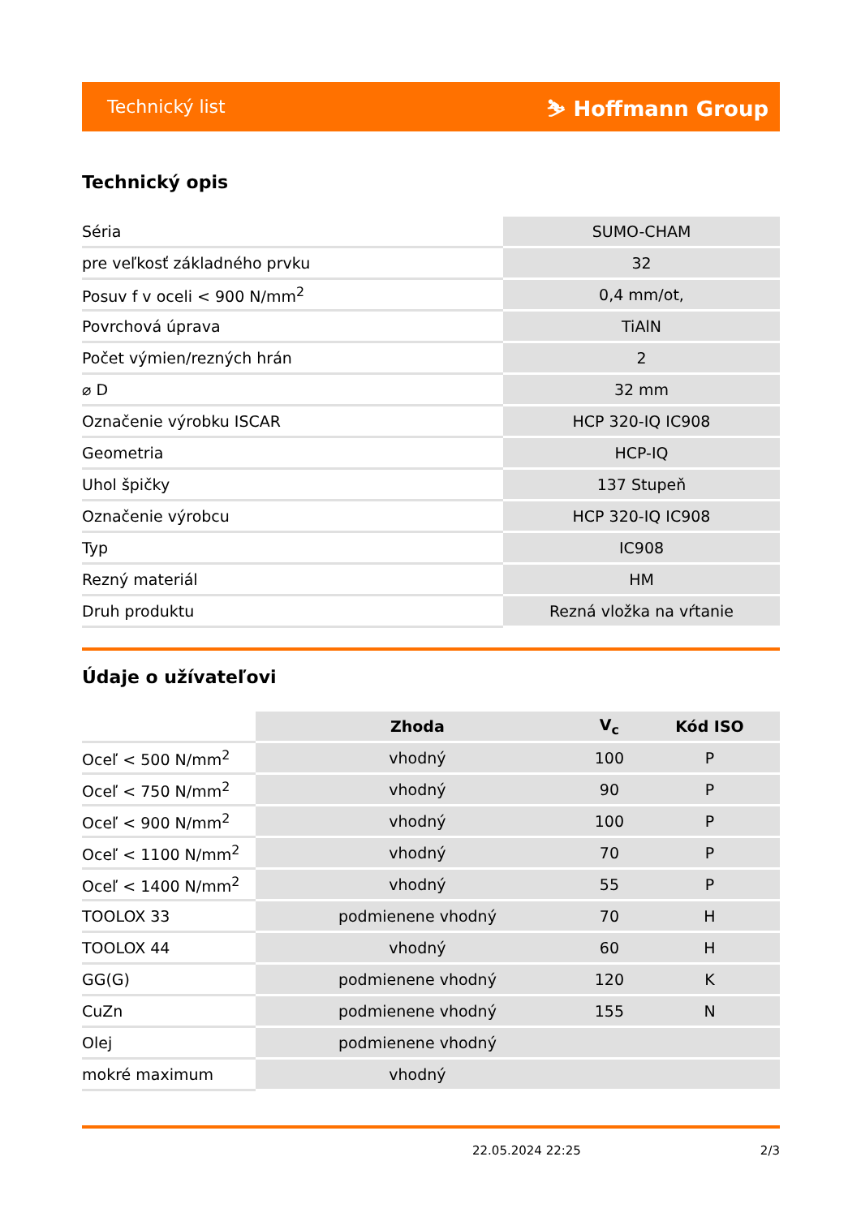Technický list ⛷ Hoffmann Group
Technický opis
| Séria | SUMO-CHAM |
| pre veľkosť základného prvku | 32 |
| Posuv f v oceli < 900 N/mm<sup>2</sup> | 0,4 mm/ot, |
| Povrchová úprava | TiAlN |
| Počet výmien/rezných hrán | 2 |
| ⌀ D | 32 mm |
| Označenie výrobku ISCAR | HCP 320-IQ IC908 |
| Geometria | HCP-IQ |
| Uhol špičky | 137 Stupeň |
| Označenie výrobcu | HCP 320-IQ IC908 |
| Typ | IC908 |
| Rezný materiál | HM |
| Druh produktu | Rezná vložka na vŕtanie |
Údaje o užívateľovi
| | Zhoda | V<sub>c</sub> | Kód ISO |
| Oceľ < 500 N/mm<sup>2</sup> | vhodný | 100 | P |
| Oceľ < 750 N/mm<sup>2</sup> | vhodný | 90 | P |
| Oceľ < 900 N/mm<sup>2</sup> | vhodný | 100 | P |
| Oceľ < 1100 N/mm<sup>2</sup> | vhodný | 70 | P |
| Oceľ < 1400 N/mm<sup>2</sup> | vhodný | 55 | P |
| TOOLOX 33 | podmienene vhodný | 70 | H |
| TOOLOX 44 | vhodný | 60 | H |
| GG(G) | podmienene vhodný | 120 | K |
| CuZn | podmienene vhodný | 155 | N |
| Olej | podmienene vhodný | | |
| mokré maximum | vhodný | | |
22.05.2024 22:25 2/3